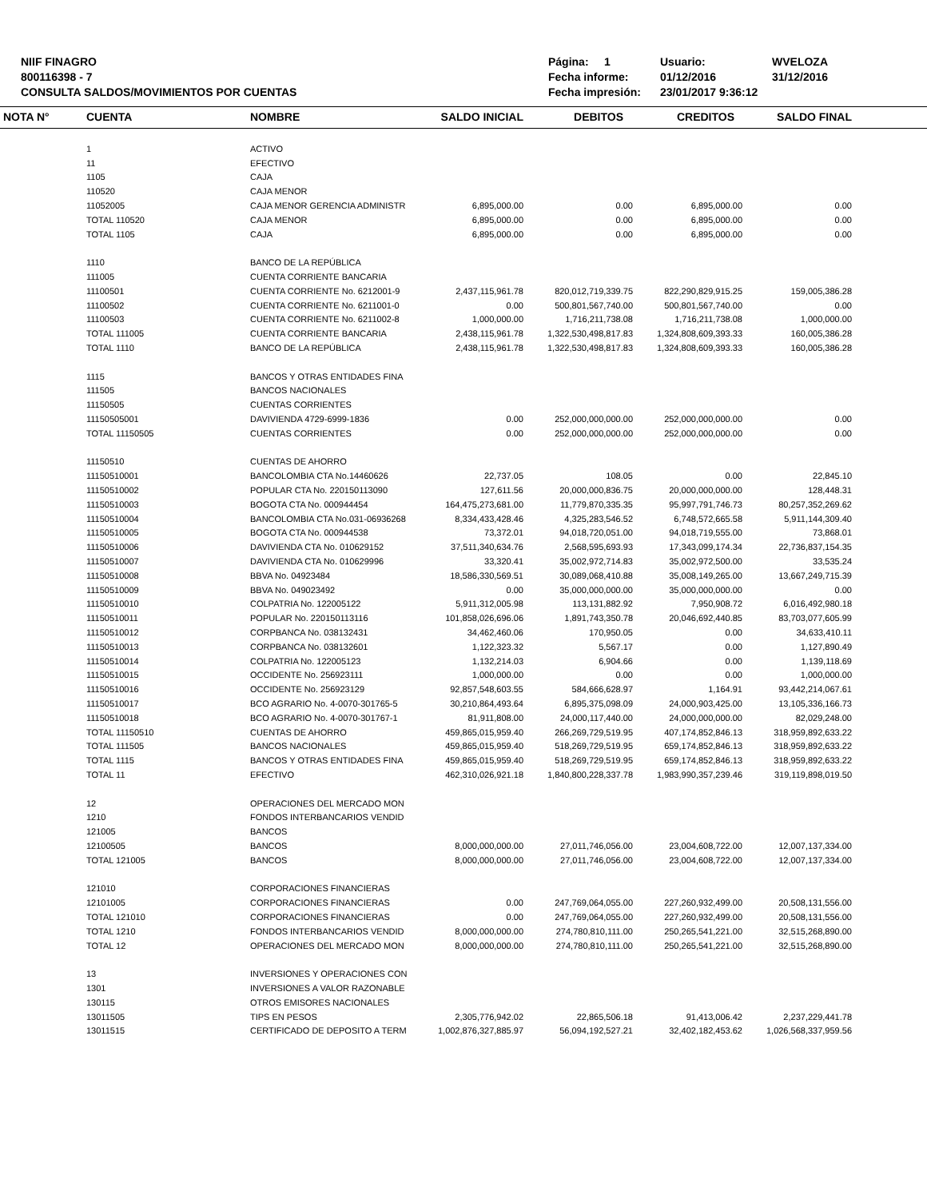NIIF FINAGRO
800116398 - 7
CONSULTA SALDOS/MOVIMIENTOS POR CUENTAS
Página: 1 Usuario: WVELOZA Fecha informe: 01/12/2016 31/12/2016 Fecha impresión: 23/01/2017 9:36:12
| NOTA N° | CUENTA | NOMBRE | SALDO INICIAL | DEBITOS | CREDITOS | SALDO FINAL | |
| --- | --- | --- | --- | --- | --- | --- | --- |
| | 1 | ACTIVO | | | | | |
| | 11 | EFECTIVO | | | | | |
| | 1105 | CAJA | | | | | |
| | 110520 | CAJA MENOR | | | | | |
| | 11052005 | CAJA MENOR GERENCIA ADMINISTR | 6,895,000.00 | 0.00 | 6,895,000.00 | 0.00 | |
| | TOTAL 110520 | CAJA MENOR | 6,895,000.00 | 0.00 | 6,895,000.00 | 0.00 | |
| | TOTAL 1105 | CAJA | 6,895,000.00 | 0.00 | 6,895,000.00 | 0.00 | |
| | 1110 | BANCO DE LA REPÚBLICA | | | | | |
| | 111005 | CUENTA CORRIENTE BANCARIA | | | | | |
| | 11100501 | CUENTA CORRIENTE No. 6212001-9 | 2,437,115,961.78 | 820,012,719,339.75 | 822,290,829,915.25 | 159,005,386.28 | |
| | 11100502 | CUENTA CORRIENTE No. 6211001-0 | 0.00 | 500,801,567,740.00 | 500,801,567,740.00 | 0.00 | |
| | 11100503 | CUENTA CORRIENTE No. 6211002-8 | 1,000,000.00 | 1,716,211,738.08 | 1,716,211,738.08 | 1,000,000.00 | |
| | TOTAL 111005 | CUENTA CORRIENTE BANCARIA | 2,438,115,961.78 | 1,322,530,498,817.83 | 1,324,808,609,393.33 | 160,005,386.28 | |
| | TOTAL 1110 | BANCO DE LA REPÚBLICA | 2,438,115,961.78 | 1,322,530,498,817.83 | 1,324,808,609,393.33 | 160,005,386.28 | |
| | 1115 | BANCOS Y OTRAS ENTIDADES FINA | | | | | |
| | 111505 | BANCOS NACIONALES | | | | | |
| | 11150505 | CUENTAS CORRIENTES | | | | | |
| | 11150505001 | DAVIVIENDA 4729-6999-1836 | 0.00 | 252,000,000,000.00 | 252,000,000,000.00 | 0.00 | |
| | TOTAL 11150505 | CUENTAS CORRIENTES | 0.00 | 252,000,000,000.00 | 252,000,000,000.00 | 0.00 | |
| | 11150510 | CUENTAS DE AHORRO | | | | | |
| | 11150510001 | BANCOLOMBIA CTA No.14460626 | 22,737.05 | 108.05 | 0.00 | 22,845.10 | |
| | 11150510002 | POPULAR CTA No. 220150113090 | 127,611.56 | 20,000,000,836.75 | 20,000,000,000.00 | 128,448.31 | |
| | 11150510003 | BOGOTA CTA No. 000944454 | 164,475,273,681.00 | 11,779,870,335.35 | 95,997,791,746.73 | 80,257,352,269.62 | |
| | 11150510004 | BANCOLOMBIA CTA No.031-06936268 | 8,334,433,428.46 | 4,325,283,546.52 | 6,748,572,665.58 | 5,911,144,309.40 | |
| | 11150510005 | BOGOTA CTA No. 000944538 | 73,372.01 | 94,018,720,051.00 | 94,018,719,555.00 | 73,868.01 | |
| | 11150510006 | DAVIVIENDA CTA No. 010629152 | 37,511,340,634.76 | 2,568,595,693.93 | 17,343,099,174.34 | 22,736,837,154.35 | |
| | 11150510007 | DAVIVIENDA CTA No. 010629996 | 33,320.41 | 35,002,972,714.83 | 35,002,972,500.00 | 33,535.24 | |
| | 11150510008 | BBVA No. 04923484 | 18,586,330,569.51 | 30,089,068,410.88 | 35,008,149,265.00 | 13,667,249,715.39 | |
| | 11150510009 | BBVA No. 049023492 | 0.00 | 35,000,000,000.00 | 35,000,000,000.00 | 0.00 | |
| | 11150510010 | COLPATRIA No. 122005122 | 5,911,312,005.98 | 113,131,882.92 | 7,950,908.72 | 6,016,492,980.18 | |
| | 11150510011 | POPULAR No. 220150113116 | 101,858,026,696.06 | 1,891,743,350.78 | 20,046,692,440.85 | 83,703,077,605.99 | |
| | 11150510012 | CORPBANCA No. 038132431 | 34,462,460.06 | 170,950.05 | 0.00 | 34,633,410.11 | |
| | 11150510013 | CORPBANCA No. 038132601 | 1,122,323.32 | 5,567.17 | 0.00 | 1,127,890.49 | |
| | 11150510014 | COLPATRIA No. 122005123 | 1,132,214.03 | 6,904.66 | 0.00 | 1,139,118.69 | |
| | 11150510015 | OCCIDENTE No. 256923111 | 1,000,000.00 | 0.00 | 0.00 | 1,000,000.00 | |
| | 11150510016 | OCCIDENTE No. 256923129 | 92,857,548,603.55 | 584,666,628.97 | 1,164.91 | 93,442,214,067.61 | |
| | 11150510017 | BCO AGRARIO No. 4-0070-301765-5 | 30,210,864,493.64 | 6,895,375,098.09 | 24,000,903,425.00 | 13,105,336,166.73 | |
| | 11150510018 | BCO AGRARIO No. 4-0070-301767-1 | 81,911,808.00 | 24,000,117,440.00 | 24,000,000,000.00 | 82,029,248.00 | |
| | TOTAL 11150510 | CUENTAS DE AHORRO | 459,865,015,959.40 | 266,269,729,519.95 | 407,174,852,846.13 | 318,959,892,633.22 | |
| | TOTAL 111505 | BANCOS NACIONALES | 459,865,015,959.40 | 518,269,729,519.95 | 659,174,852,846.13 | 318,959,892,633.22 | |
| | TOTAL 1115 | BANCOS Y OTRAS ENTIDADES FINA | 459,865,015,959.40 | 518,269,729,519.95 | 659,174,852,846.13 | 318,959,892,633.22 | |
| | TOTAL 11 | EFECTIVO | 462,310,026,921.18 | 1,840,800,228,337.78 | 1,983,990,357,239.46 | 319,119,898,019.50 | |
| | 12 | OPERACIONES DEL MERCADO MON | | | | | |
| | 1210 | FONDOS INTERBANCARIOS VENDID | | | | | |
| | 121005 | BANCOS | | | | | |
| | 12100505 | BANCOS | 8,000,000,000.00 | 27,011,746,056.00 | 23,004,608,722.00 | 12,007,137,334.00 | |
| | TOTAL 121005 | BANCOS | 8,000,000,000.00 | 27,011,746,056.00 | 23,004,608,722.00 | 12,007,137,334.00 | |
| | 121010 | CORPORACIONES FINANCIERAS | | | | | |
| | 12101005 | CORPORACIONES FINANCIERAS | 0.00 | 247,769,064,055.00 | 227,260,932,499.00 | 20,508,131,556.00 | |
| | TOTAL 121010 | CORPORACIONES FINANCIERAS | 0.00 | 247,769,064,055.00 | 227,260,932,499.00 | 20,508,131,556.00 | |
| | TOTAL 1210 | FONDOS INTERBANCARIOS VENDID | 8,000,000,000.00 | 274,780,810,111.00 | 250,265,541,221.00 | 32,515,268,890.00 | |
| | TOTAL 12 | OPERACIONES DEL MERCADO MON | 8,000,000,000.00 | 274,780,810,111.00 | 250,265,541,221.00 | 32,515,268,890.00 | |
| | 13 | INVERSIONES Y OPERACIONES CON | | | | | |
| | 1301 | INVERSIONES A VALOR RAZONABLE | | | | | |
| | 130115 | OTROS EMISORES NACIONALES | | | | | |
| | 13011505 | TIPS EN PESOS | 2,305,776,942.02 | 22,865,506.18 | 91,413,006.42 | 2,237,229,441.78 | |
| | 13011515 | CERTIFICADO DE DEPOSITO A TERM | 1,002,876,327,885.97 | 56,094,192,527.21 | 32,402,182,453.62 | 1,026,568,337,959.56 | |